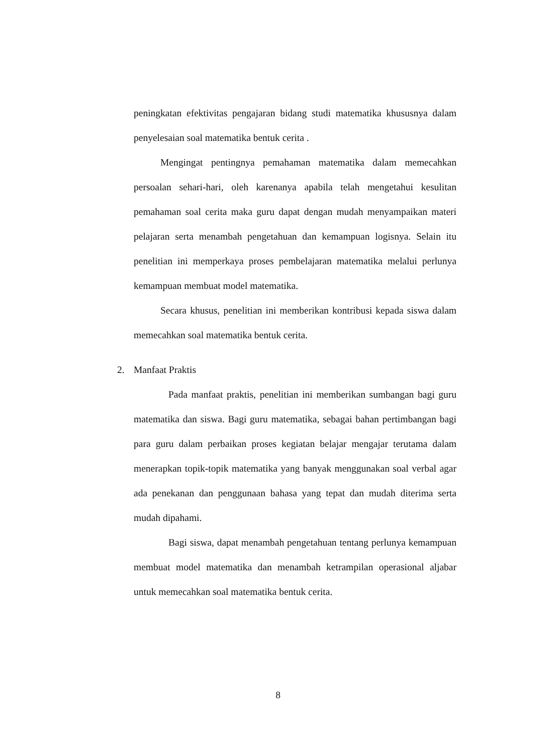peningkatan efektivitas pengajaran bidang studi matematika khususnya dalam penyelesaian soal matematika bentuk cerita .
Mengingat pentingnya pemahaman matematika dalam memecahkan persoalan sehari-hari, oleh karenanya apabila telah mengetahui kesulitan pemahaman soal cerita maka guru dapat dengan mudah menyampaikan materi pelajaran serta menambah pengetahuan dan kemampuan logisnya. Selain itu penelitian ini memperkaya proses pembelajaran matematika melalui perlunya kemampuan membuat model matematika.
Secara khusus, penelitian ini memberikan kontribusi kepada siswa dalam memecahkan soal matematika bentuk cerita.
2. Manfaat Praktis
Pada manfaat praktis, penelitian ini memberikan sumbangan bagi guru matematika dan siswa. Bagi guru matematika, sebagai bahan pertimbangan bagi para guru dalam perbaikan proses kegiatan belajar mengajar terutama dalam menerapkan topik-topik matematika yang banyak menggunakan soal verbal agar ada penekanan dan penggunaan bahasa yang tepat dan mudah diterima serta mudah dipahami.
Bagi siswa, dapat menambah pengetahuan tentang perlunya kemampuan membuat model matematika dan menambah ketrampilan operasional aljabar untuk memecahkan soal matematika bentuk cerita.
8